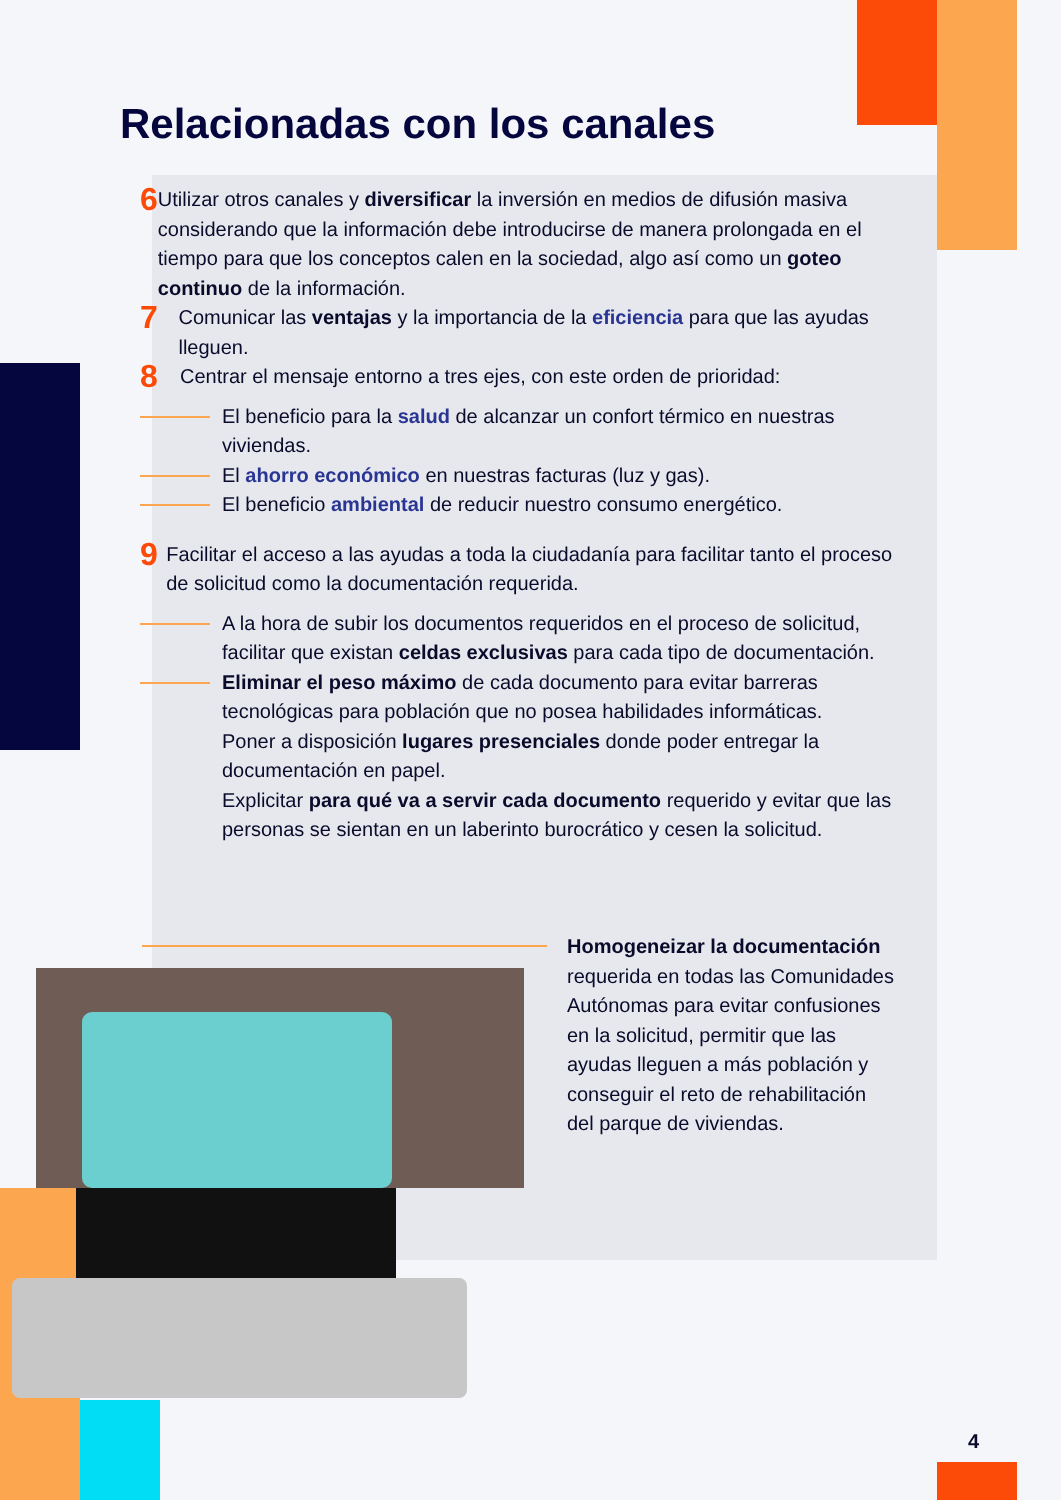Relacionadas con los canales
6
Utilizar otros canales y diversificar la inversión en medios de difusión masiva considerando que la información debe introducirse de manera prolongada en el tiempo para que los conceptos calen en la sociedad, algo así como un goteo continuo de la información.
7
Comunicar las ventajas y la importancia de la eficiencia para que las ayudas lleguen.
8
Centrar el mensaje entorno a tres ejes, con este orden de prioridad:
El beneficio para la salud de alcanzar un confort térmico en nuestras viviendas.
El ahorro económico en nuestras facturas (luz y gas).
El beneficio ambiental de reducir nuestro consumo energético.
9
Facilitar el acceso a las ayudas a toda la ciudadanía para facilitar tanto el proceso de solicitud como la documentación requerida.
A la hora de subir los documentos requeridos en el proceso de solicitud, facilitar que existan celdas exclusivas para cada tipo de documentación.
Eliminar el peso máximo de cada documento para evitar barreras tecnológicas para población que no posea habilidades informáticas.
Poner a disposición lugares presenciales donde poder entregar la documentación en papel.
Explicitar para qué va a servir cada documento requerido y evitar que las personas se sientan en un laberinto burocrático y cesen la solicitud.
Homogeneizar la documentación requerida en todas las Comunidades Autónomas para evitar confusiones en la solicitud, permitir que las ayudas lleguen a más población y conseguir el reto de rehabilitación del parque de viviendas.
4